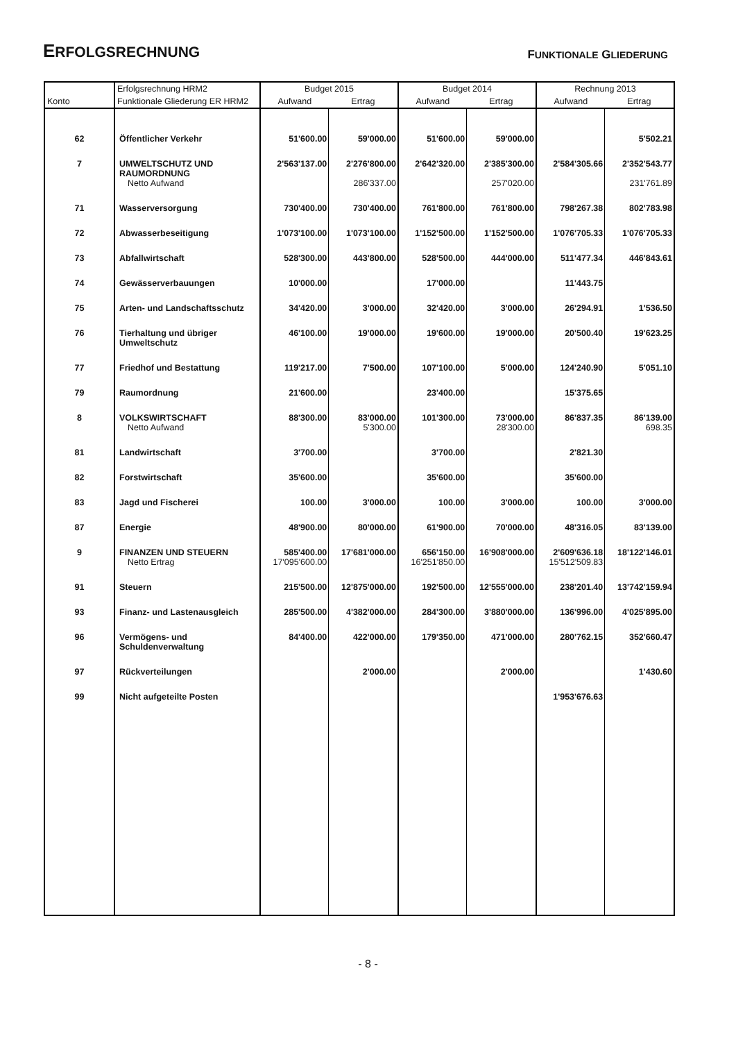ERFOLGSRECHNUNG
FUNKTIONALE GLIEDERUNG
| | Erfolgsrechnung HRM2 | Budget 2015 | | Budget 2014 | | Rechnung 2013 | |
| --- | --- | --- | --- | --- | --- | --- | --- |
| Konto | Funktionale Gliederung ER HRM2 | Aufwand | Ertrag | Aufwand | Ertrag | Aufwand | Ertrag |
| 62 | Öffentlicher Verkehr | 51'600.00 | 59'000.00 | 51'600.00 | 59'000.00 | | 5'502.21 |
| 7 | UMWELTSCHUTZ UND RAUMORDNUNG | 2'563'137.00 | 2'276'800.00 | 2'642'320.00 | 2'385'300.00 | 2'584'305.66 | 2'352'543.77 |
| | Netto Aufwand | | 286'337.00 | | 257'020.00 | | 231'761.89 |
| 71 | Wasserversorgung | 730'400.00 | 730'400.00 | 761'800.00 | 761'800.00 | 798'267.38 | 802'783.98 |
| 72 | Abwasserbeseitigung | 1'073'100.00 | 1'073'100.00 | 1'152'500.00 | 1'152'500.00 | 1'076'705.33 | 1'076'705.33 |
| 73 | Abfallwirtschaft | 528'300.00 | 443'800.00 | 528'500.00 | 444'000.00 | 511'477.34 | 446'843.61 |
| 74 | Gewässerverbauungen | 10'000.00 | | 17'000.00 | | 11'443.75 | |
| 75 | Arten- und Landschaftsschutz | 34'420.00 | 3'000.00 | 32'420.00 | 3'000.00 | 26'294.91 | 1'536.50 |
| 76 | Tierhaltung und übriger Umweltschutz | 46'100.00 | 19'000.00 | 19'600.00 | 19'000.00 | 20'500.40 | 19'623.25 |
| 77 | Friedhof und Bestattung | 119'217.00 | 7'500.00 | 107'100.00 | 5'000.00 | 124'240.90 | 5'051.10 |
| 79 | Raumordnung | 21'600.00 | | 23'400.00 | | 15'375.65 | |
| 8 | VOLKSWIRTSCHAFT | 88'300.00 | 83'000.00 | 101'300.00 | 73'000.00 | 86'837.35 | 86'139.00 |
| | Netto Aufwand | | 5'300.00 | | 28'300.00 | | 698.35 |
| 81 | Landwirtschaft | 3'700.00 | | 3'700.00 | | 2'821.30 | |
| 82 | Forstwirtschaft | 35'600.00 | | 35'600.00 | | 35'600.00 | |
| 83 | Jagd und Fischerei | 100.00 | 3'000.00 | 100.00 | 3'000.00 | 100.00 | 3'000.00 |
| 87 | Energie | 48'900.00 | 80'000.00 | 61'900.00 | 70'000.00 | 48'316.05 | 83'139.00 |
| 9 | FINANZEN UND STEUERN | 585'400.00 | 17'681'000.00 | 656'150.00 | 16'908'000.00 | 2'609'636.18 | 18'122'146.01 |
| | Netto Ertrag | 17'095'600.00 | | 16'251'850.00 | | 15'512'509.83 | |
| 91 | Steuern | 215'500.00 | 12'875'000.00 | 192'500.00 | 12'555'000.00 | 238'201.40 | 13'742'159.94 |
| 93 | Finanz- und Lastenausgleich | 285'500.00 | 4'382'000.00 | 284'300.00 | 3'880'000.00 | 136'996.00 | 4'025'895.00 |
| 96 | Vermögens- und Schuldenverwaltung | 84'400.00 | 422'000.00 | 179'350.00 | 471'000.00 | 280'762.15 | 352'660.47 |
| 97 | Rückverteilungen | | 2'000.00 | | 2'000.00 | | 1'430.60 |
| 99 | Nicht aufgeteilte Posten | | | | | 1'953'676.63 | |
- 8 -